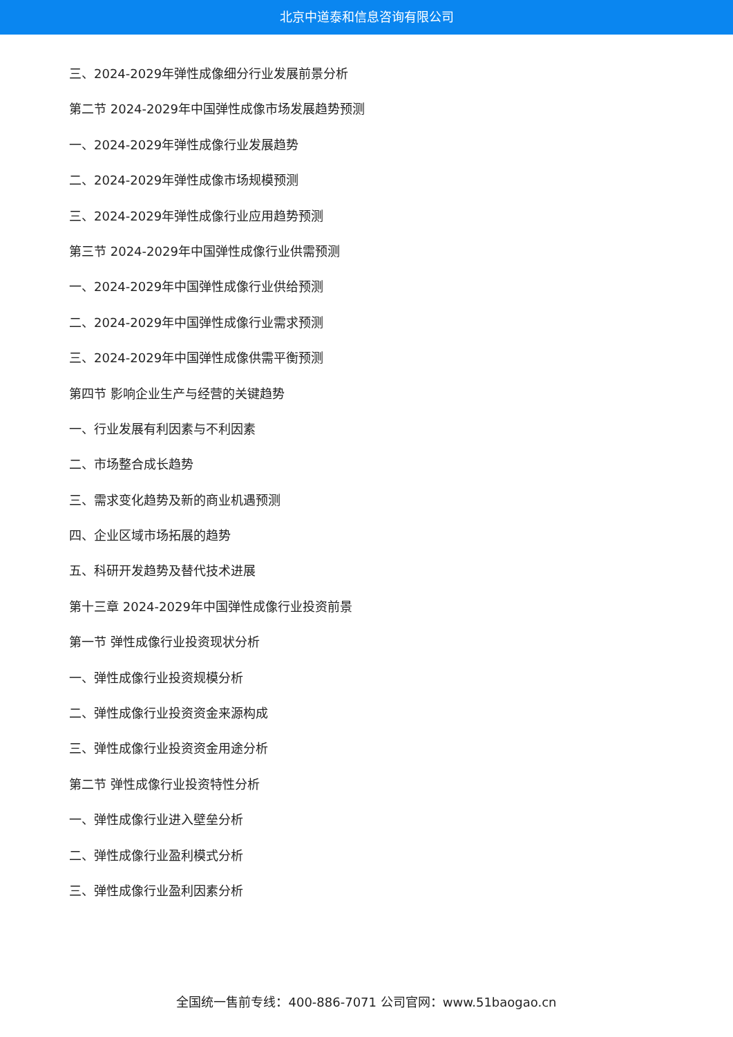北京中道泰和信息咨询有限公司
三、2024-2029年弹性成像细分行业发展前景分析
第二节 2024-2029年中国弹性成像市场发展趋势预测
一、2024-2029年弹性成像行业发展趋势
二、2024-2029年弹性成像市场规模预测
三、2024-2029年弹性成像行业应用趋势预测
第三节 2024-2029年中国弹性成像行业供需预测
一、2024-2029年中国弹性成像行业供给预测
二、2024-2029年中国弹性成像行业需求预测
三、2024-2029年中国弹性成像供需平衡预测
第四节 影响企业生产与经营的关键趋势
一、行业发展有利因素与不利因素
二、市场整合成长趋势
三、需求变化趋势及新的商业机遇预测
四、企业区域市场拓展的趋势
五、科研开发趋势及替代技术进展
第十三章 2024-2029年中国弹性成像行业投资前景
第一节 弹性成像行业投资现状分析
一、弹性成像行业投资规模分析
二、弹性成像行业投资资金来源构成
三、弹性成像行业投资资金用途分析
第二节 弹性成像行业投资特性分析
一、弹性成像行业进入壁垒分析
二、弹性成像行业盈利模式分析
三、弹性成像行业盈利因素分析
全国统一售前专线：400-886-7071 公司官网：www.51baogao.cn